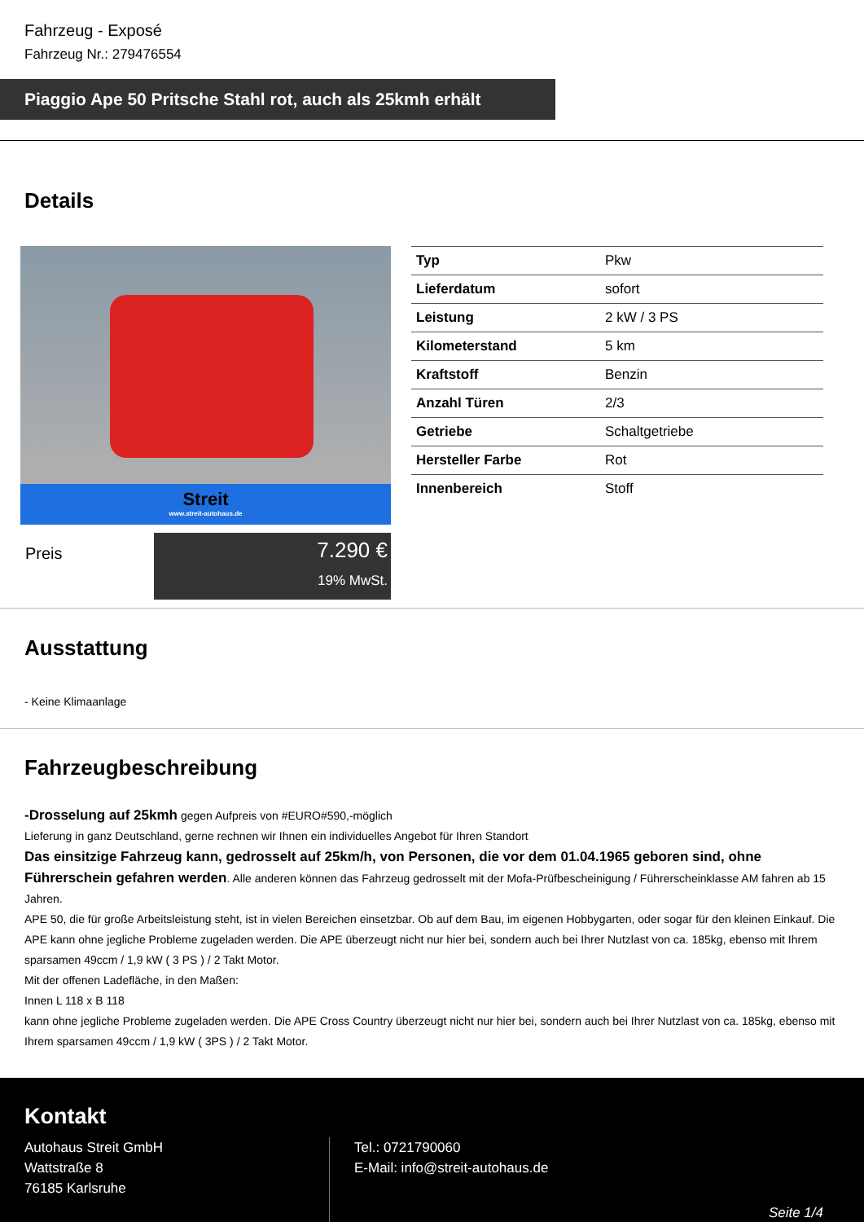Fahrzeug - Exposé
Fahrzeug Nr.: 279476554
Piaggio Ape 50 Pritsche Stahl rot, auch als 25kmh erhält
Details
Streit
www.streit-autohaus.de
Preis
7.290 €
19% MwSt.
| Typ | Pkw |
| Lieferdatum | sofort |
| Leistung | 2 kW / 3 PS |
| Kilometerstand | 5 km |
| Kraftstoff | Benzin |
| Anzahl Türen | 2/3 |
| Getriebe | Schaltgetriebe |
| Hersteller Farbe | Rot |
| Innenbereich | Stoff |
Ausstattung
- Keine Klimaanlage
Fahrzeugbeschreibung
-Drosselung auf 25kmh gegen Aufpreis von #EURO#590,-möglich
Lieferung in ganz Deutschland, gerne rechnen wir Ihnen ein individuelles Angebot für Ihren Standort
Das einsitzige Fahrzeug kann, gedrosselt auf 25km/h, von Personen, die vor dem 01.04.1965 geboren sind, ohne Führerschein gefahren werden. Alle anderen können das Fahrzeug gedrosselt mit der Mofa-Prüfbescheinigung / Führerscheinklasse AM fahren ab 15 Jahren.
APE 50, die für große Arbeitsleistung steht, ist in vielen Bereichen einsetzbar. Ob auf dem Bau, im eigenen Hobbygarten, oder sogar für den kleinen Einkauf. Die APE kann ohne jegliche Probleme zugeladen werden. Die APE überzeugt nicht nur hier bei, sondern auch bei Ihrer Nutzlast von ca. 185kg, ebenso mit Ihrem sparsamen 49ccm / 1,9 kW ( 3 PS ) / 2 Takt Motor.
Mit der offenen Ladefläche, in den Maßen:
Innen L 118 x B 118
kann ohne jegliche Probleme zugeladen werden. Die APE Cross Country überzeugt nicht nur hier bei, sondern auch bei Ihrer Nutzlast von ca. 185kg, ebenso mit Ihrem sparsamen 49ccm / 1,9 kW ( 3PS ) / 2 Takt Motor.
Kontakt
Autohaus Streit GmbH
Wattstraße 8
76185 Karlsruhe
Tel.: 0721790060
E-Mail: info@streit-autohaus.de
Seite 1/4